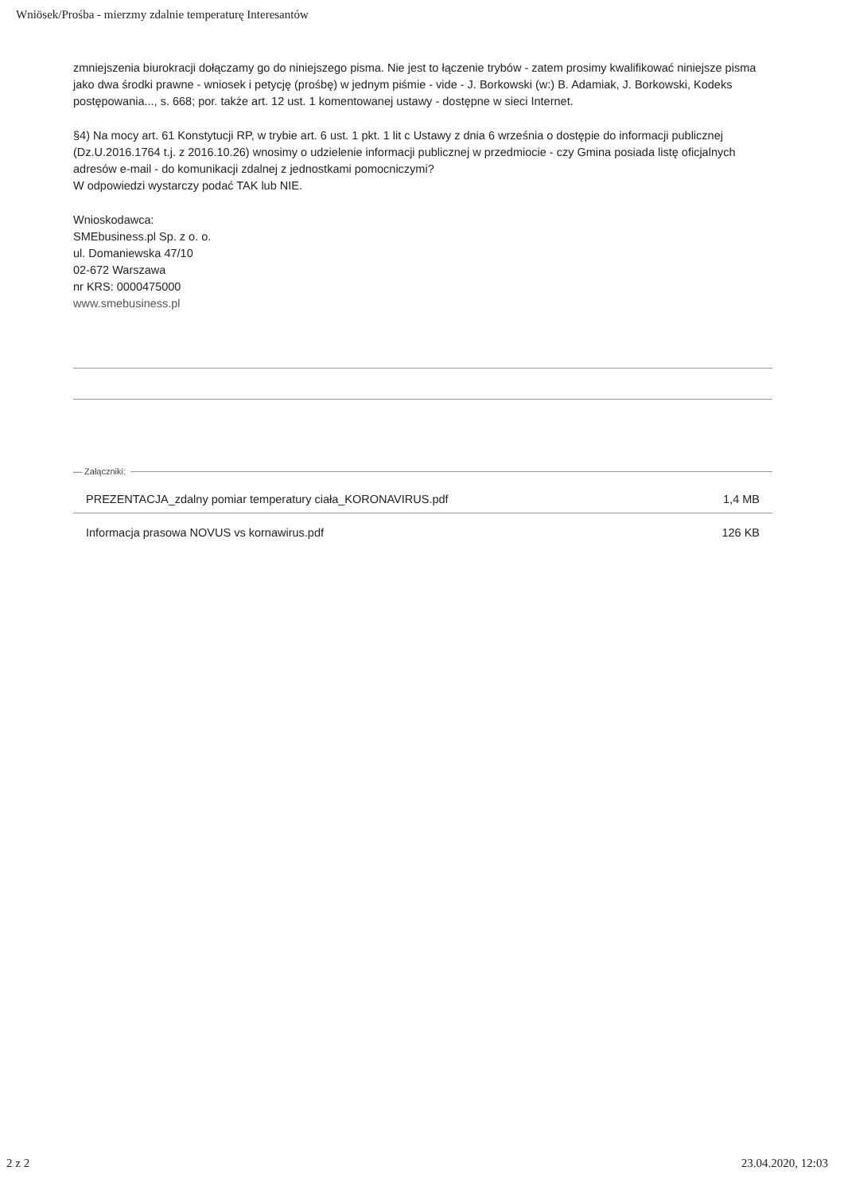Wniösek/Prośba - mierzmy zdalnie temperaturę Interesantów
zmniejszenia biurokracji dołączamy go do niniejszego pisma. Nie jest to łączenie trybów - zatem prosimy kwalifikować niniejsze pisma jako dwa środki prawne - wniosek i petycję (prośbę) w jednym piśmie - vide - J. Borkowski (w:) B. Adamiak, J. Borkowski, Kodeks postępowania..., s. 668; por. także art. 12 ust. 1 komentowanej ustawy - dostępne w sieci Internet.
§4) Na mocy art. 61 Konstytucji RP, w trybie art. 6 ust. 1 pkt. 1 lit c Ustawy z dnia 6 września o dostępie do informacji publicznej (Dz.U.2016.1764 t.j. z 2016.10.26) wnosimy o udzielenie informacji publicznej w przedmiocie - czy Gmina posiada listę oficjalnych adresów e-mail - do komunikacji zdalnej z jednostkami pomocniczymi?
W odpowiedzi wystarczy podać TAK lub NIE.
Wnioskodawca:
SMEbusiness.pl Sp. z o. o.
ul. Domaniewska 47/10
02-672 Warszawa
nr KRS: 0000475000
www.smebusiness.pl
— Załączniki:
PREZENTACJA_zdalny pomiar temperatury ciała_KORONAVIRUS.pdf 1,4 MB
Informacja prasowa NOVUS vs kornawirus.pdf 126 KB
2 z 2 23.04.2020, 12:03